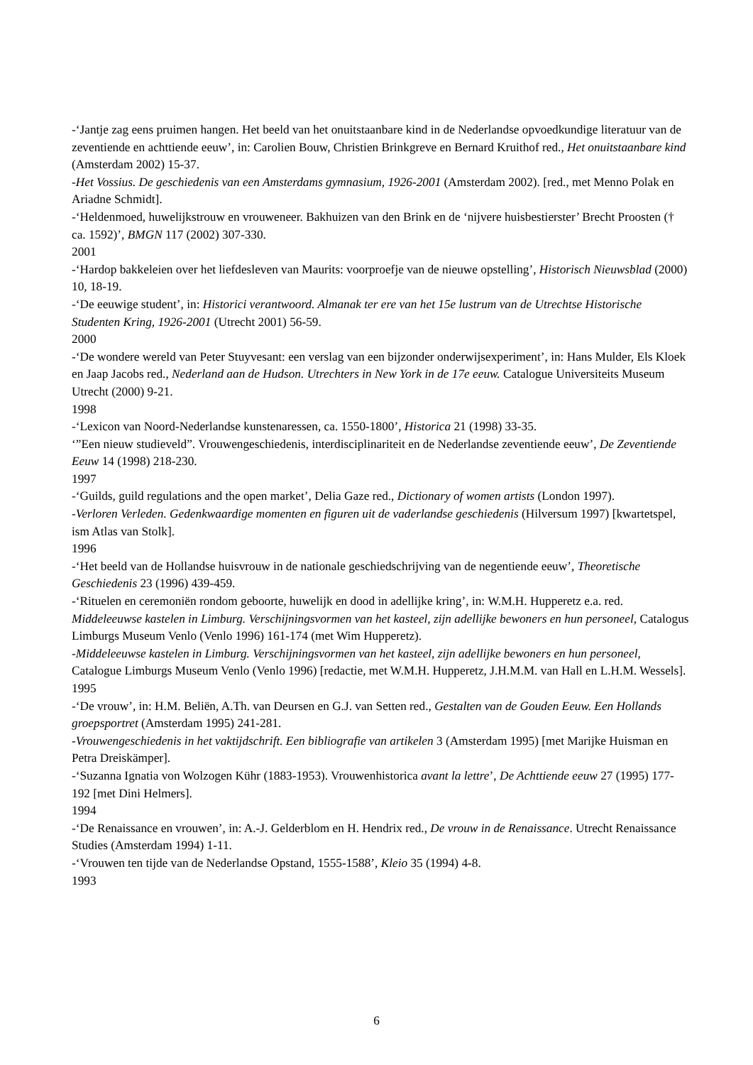-‘Jantje zag eens pruimen hangen. Het beeld van het onuitstaanbare kind in de Nederlandse opvoedkundige literatuur van de zeventiende en achttiende eeuw’, in: Carolien Bouw, Christien Brinkgreve en Bernard Kruithof red., Het onuitstaanbare kind (Amsterdam 2002) 15-37.
-Het Vossius. De geschiedenis van een Amsterdams gymnasium, 1926-2001 (Amsterdam 2002). [red., met Menno Polak en Ariadne Schmidt].
-‘Heldenmoed, huwelijkstrouw en vrouweneer. Bakhuizen van den Brink en de ‘nijvere huisbestierster’ Brecht Proosten († ca. 1592)’, BMGN 117 (2002) 307-330.
2001
-‘Hardop bakkeleien over het liefdesleven van Maurits: voorproefje van de nieuwe opstelling’, Historisch Nieuwsblad (2000) 10, 18-19.
-‘De eeuwige student’, in: Historici verantwoord. Almanak ter ere van het 15e lustrum van de Utrechtse Historische Studenten Kring, 1926-2001 (Utrecht 2001) 56-59.
2000
-‘De wondere wereld van Peter Stuyvesant: een verslag van een bijzonder onderwijsexperiment’, in: Hans Mulder, Els Kloek en Jaap Jacobs red., Nederland aan de Hudson. Utrechters in New York in de 17e eeuw. Catalogue Universiteits Museum Utrecht (2000) 9-21.
1998
-‘Lexicon van Noord-Nederlandse kunstenaressen, ca. 1550-1800’, Historica 21 (1998) 33-35.
‘”Een nieuw studieveld”. Vrouwengeschiedenis, interdisciplinariteit en de Nederlandse zeventiende eeuw’, De Zeventiende Eeuw 14 (1998) 218-230.
1997
-‘Guilds, guild regulations and the open market’, Delia Gaze red., Dictionary of women artists (London 1997).
-Verloren Verleden. Gedenkwaardige momenten en figuren uit de vaderlandse geschiedenis (Hilversum 1997) [kwartetspel, ism Atlas van Stolk].
1996
-‘Het beeld van de Hollandse huisvrouw in de nationale geschiedschrijving van de negentiende eeuw’, Theoretische Geschiedenis 23 (1996) 439-459.
-‘Rituelen en ceremoniën rondom geboorte, huwelijk en dood in adellijke kring’, in: W.M.H. Hupperetz e.a. red. Middeleeuwse kastelen in Limburg. Verschijningsvormen van het kasteel, zijn adellijke bewoners en hun personeel, Catalogus Limburgs Museum Venlo (Venlo 1996) 161-174 (met Wim Hupperetz).
-Middeleeuwse kastelen in Limburg. Verschijningsvormen van het kasteel, zijn adellijke bewoners en hun personeel, Catalogue Limburgs Museum Venlo (Venlo 1996) [redactie, met W.M.H. Hupperetz, J.H.M.M. van Hall en L.H.M. Wessels].
1995
-‘De vrouw’, in: H.M. Beliën, A.Th. van Deursen en G.J. van Setten red., Gestalten van de Gouden Eeuw. Een Hollands groepsportret (Amsterdam 1995) 241-281.
-Vrouwengeschiedenis in het vaktijdschrift. Een bibliografie van artikelen 3 (Amsterdam 1995) [met Marijke Huisman en Petra Dreiskämper].
-‘Suzanna Ignatia von Wolzogen Kühr (1883-1953). Vrouwenhistorica avant la lettre’, De Achttiende eeuw 27 (1995) 177-192 [met Dini Helmers].
1994
-‘De Renaissance en vrouwen’, in: A.-J. Gelderblom en H. Hendrix red., De vrouw in de Renaissance. Utrecht Renaissance Studies (Amsterdam 1994) 1-11.
-‘Vrouwen ten tijde van de Nederlandse Opstand, 1555-1588’, Kleio 35 (1994) 4-8.
1993
6